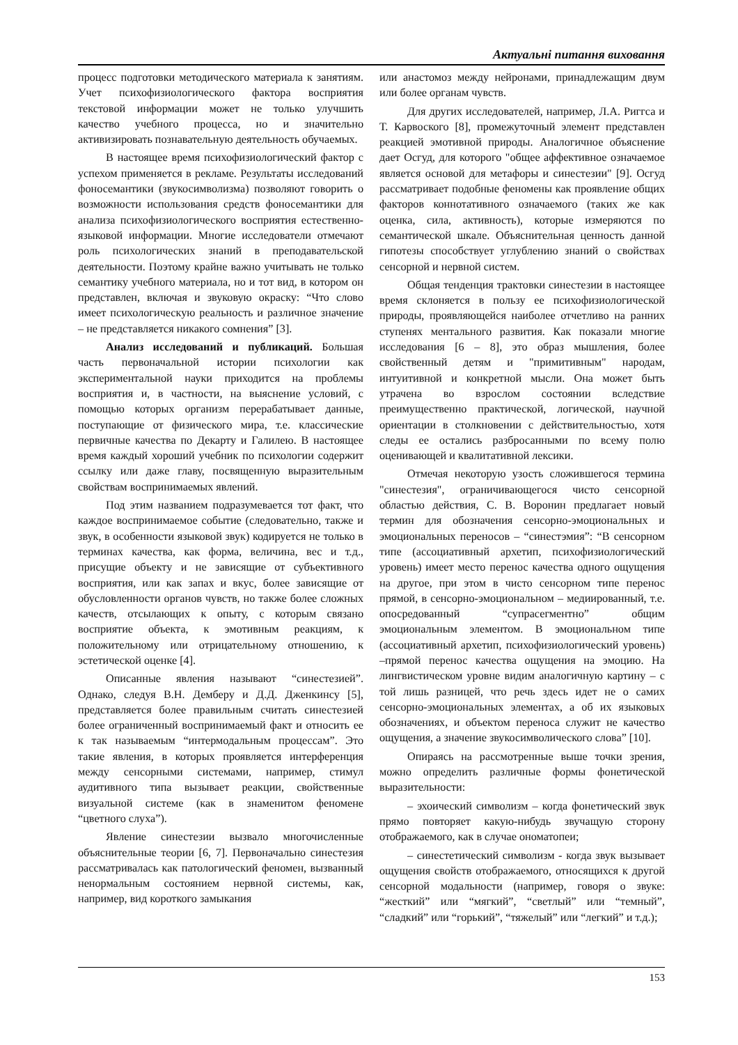Актуальні питання виховання
процесс подготовки методического материала к занятиям. Учет психофизиологического фактора восприятия текстовой информации может не только улучшить качество учебного процесса, но и значительно активизировать познавательную деятельность обучаемых.
В настоящее время психофизиологический фактор с успехом применяется в рекламе. Результаты исследований фоносемантики (звукосимволизма) позволяют говорить о возможности использования средств фоносемантики для анализа психофизиологического восприятия естественно-языковой информации. Многие исследователи отмечают роль психологических знаний в преподавательской деятельности. Поэтому крайне важно учитывать не только семантику учебного материала, но и тот вид, в котором он представлен, включая и звуковую окраску: “Что слово имеет психологическую реальность и различное значение – не представляется никакого сомнения” [3].
Анализ исследований и публикаций. Большая часть первоначальной истории психологии как экспериментальной науки приходится на проблемы восприятия и, в частности, на выяснение условий, с помощью которых организм перерабатывает данные, поступающие от физического мира, т.е. классические первичные качества по Декарту и Галилею. В настоящее время каждый хороший учебник по психологии содержит ссылку или даже главу, посвященную выразительным свойствам воспринимаемых явлений.
Под этим названием подразумевается тот факт, что каждое воспринимаемое событие (следовательно, также и звук, в особенности языковой звук) кодируется не только в терминах качества, как форма, величина, вес и т.д., присущие объекту и не зависящие от субъективного восприятия, или как запах и вкус, более зависящие от обусловленности органов чувств, но также более сложных качеств, отсылающих к опыту, с которым связано восприятие объекта, к эмотивным реакциям, к положительному или отрицательному отношению, к эстетической оценке [4].
Описанные явления называют “синестезией”. Однако, следуя В.Н. Демберу и Д.Д. Дженкинсу [5], представляется более правильным считать синестезией более ограниченный воспринимаемый факт и относить ее к так называемым “интермодальным процессам”. Это такие явления, в которых проявляется интерференция между сенсорными системами, например, стимул аудитивного типа вызывает реакции, свойственные визуальной системе (как в знаменитом феномене “цветного слуха”).
Явление синестезии вызвало многочисленные объяснительные теории [6, 7]. Первоначально синестезия рассматривалась как патологический феномен, вызванный ненормальным состоянием нервной системы, как, например, вид короткого замыкания
или анастомоз между нейронами, принадлежащим двум или более органам чувств.
Для других исследователей, например, Л.А. Риггса и Т. Карвоского [8], промежуточный элемент представлен реакцией эмотивной природы. Аналогичное объяснение дает Осгуд, для которого "общее аффективное означаемое является основой для метафоры и синестезии" [9]. Осгуд рассматривает подобные феномены как проявление общих факторов коннотативного означаемого (таких же как оценка, сила, активность), которые измеряются по семантической шкале. Объяснительная ценность данной гипотезы способствует углублению знаний о свойствах сенсорной и нервной систем.
Общая тенденция трактовки синестезии в настоящее время склоняется в пользу ее психофизиологической природы, проявляющейся наиболее отчетливо на ранних ступенях ментального развития. Как показали многие исследования [6 – 8], это образ мышления, более свойственный детям и "примитивным" народам, интуитивной и конкретной мысли. Она может быть утрачена во взрослом состоянии вследствие преимущественно практической, логической, научной ориентации в столкновении с действительностью, хотя следы ее остались разбросанными по всему полю оценивающей и квалитативной лексики.
Отмечая некоторую узость сложившегося термина "синестезия", ограничивающегося чисто сенсорной областью действия, С. В. Воронин предлагает новый термин для обозначения сенсорно-эмоциональных и эмоциональных переносов – “синестэмия”: “В сенсорном типе (ассоциативный архетип, психофизиологический уровень) имеет место перенос качества одного ощущения на другое, при этом в чисто сенсорном типе перенос прямой, в сенсорно-эмоциональном – медиированный, т.е. опосредованный “супрасегментно” общим эмоциональным элементом. В эмоциональном типе (ассоциативный архетип, психофизиологический уровень) –прямой перенос качества ощущения на эмоцию. На лингвистическом уровне видим аналогичную картину – с той лишь разницей, что речь здесь идет не о самих сенсорно-эмоциональных элементах, а об их языковых обозначениях, и объектом переноса служит не качество ощущения, а значение звукосимволического слова” [10].
Опираясь на рассмотренные выше точки зрения, можно определить различные формы фонетической выразительности:
– эхоический символизм – когда фонетический звук прямо повторяет какую-нибудь звучащую сторону отображаемого, как в случае ономатопеи;
– синестетический символизм - когда звук вызывает ощущения свойств отображаемого, относящихся к другой сенсорной модальности (например, говоря о звуке: “жесткий” или “мягкий”, “светлый” или “темный”, “сладкий” или “горький”, “тяжелый” или “легкий” и т.д.);
153